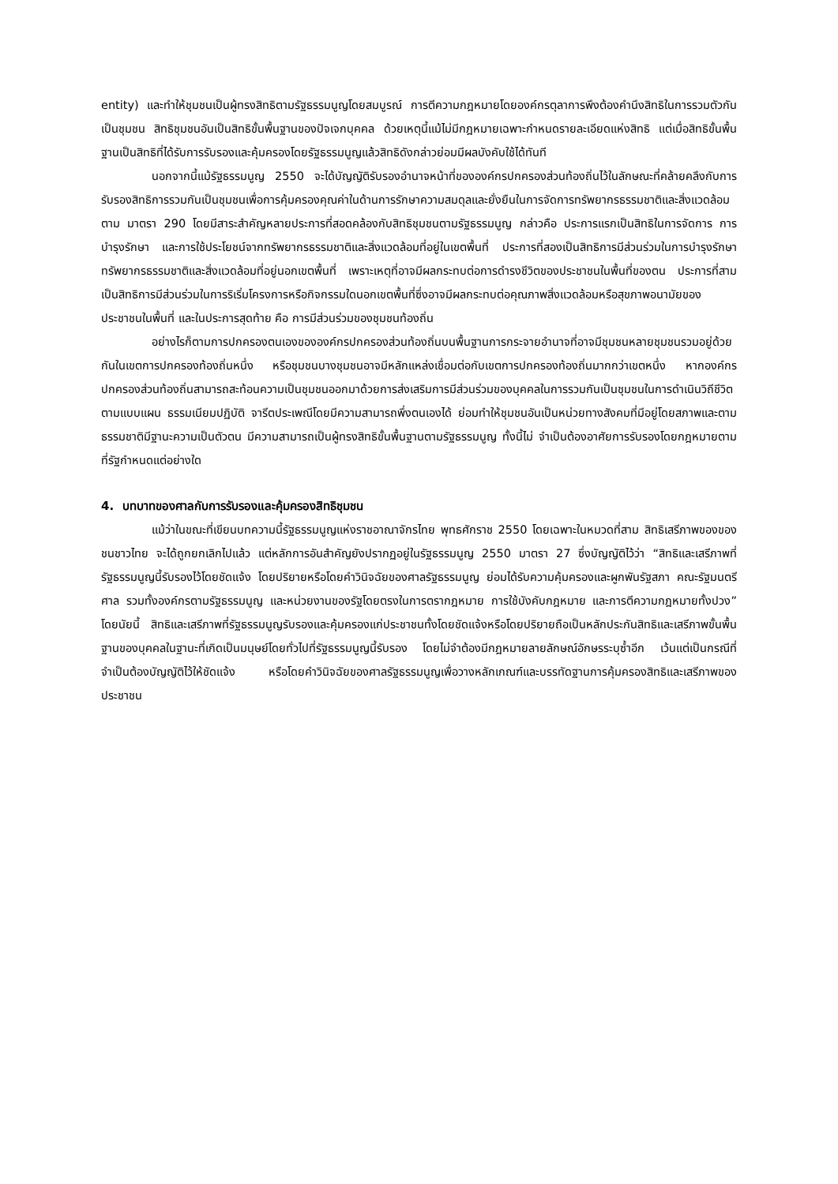entity) และทำให้ชุมชนเป็นผู้ทรงสิทธิตามรัฐธรรมนูญโดยสมบูรณ์ การตีความกฎหมายโดยองค์กรตุลาการพึงต้องคำนึงสิทธิในการรวมตัวกันเป็นชุมชน สิทธิชุมชนอันเป็นสิทธิขั้นพื้นฐานของปัจเจกบุคคล ด้วยเหตุนี้แม้ไม่มีกฎหมายเฉพาะกำหนดรายละเอียดแห่งสิทธิ แต่เมื่อสิทธิขั้นพื้นฐานเป็นสิทธิที่ได้รับการรับรองและคุ้มครองโดยรัฐธรรมนูญแล้วสิทธิดังกล่าวย่อมมีผลบังคับใช้ได้ทันที
นอกจากนี้แม้รัฐธรรมนูญ 2550 จะได้บัญญัติรับรองอำนาจหน้าที่ขององค์กรปกครองส่วนท้องถิ่นไว้ในลักษณะที่คล้ายคลึงกับการรับรองสิทธิการรวมกันเป็นชุมชนเพื่อการคุ้มครองคุณค่าในด้านการรักษาความสมดุลและยั่งยืนในการจัดการทรัพยากรธรรมชาติและสิ่งแวดล้อมตาม มาตรา 290 โดยมีสาระสำคัญหลายประการที่สอดคล้องกับสิทธิชุมชนตามรัฐธรรมนูญ กล่าวคือ ประการแรกเป็นสิทธิในการจัดการ การบำรุงรักษา และการใช้ประโยชน์จากทรัพยากรธรรมชาติและสิ่งแวดล้อมที่อยู่ในเขตพื้นที่ ประการที่สองเป็นสิทธิการมีส่วนร่วมในการบำรุงรักษาทรัพยากรธรรมชาติและสิ่งแวดล้อมที่อยู่นอกเขตพื้นที่ เพราะเหตุที่อาจมีผลกระทบต่อการดำรงชีวิตของประชาชนในพื้นที่ของตน ประการที่สามเป็นสิทธิการมีส่วนร่วมในการริเริ่มโครงการหรือกิจกรรมใดนอกเขตพื้นที่ซึ่งอาจมีผลกระทบต่อคุณภาพสิ่งแวดล้อมหรือสุขภาพอนามัยของประชาชนในพื้นที่ และในประการสุดท้าย คือ การมีส่วนร่วมของชุมชนท้องถิ่น
อย่างไรก็ตามการปกครองตนเองขององค์กรปกครองส่วนท้องถิ่นบนพื้นฐานการกระจายอำนาจที่อาจมีชุมชนหลายชุมชนรวมอยู่ด้วยกันในเขตการปกครองท้องถิ่นหนึ่ง หรือชุมชนบางชุมชนอาจมีหลักแหล่งเชื่อมต่อกับเขตการปกครองท้องถิ่นมากกว่าเขตหนึ่ง หากองค์กรปกครองส่วนท้องถิ่นสามารถสะท้อนความเป็นชุมชนออกมาด้วยการส่งเสริมการมีส่วนร่วมของบุคคลในการรวมกันเป็นชุมชนในการดำเนินวิถีชีวิตตามแบบแผน ธรรมเนียมปฏิบัติ จารีตประเพณีโดยมีความสามารถพึ่งตนเองได้ ย่อมทำให้ชุมชนอันเป็นหน่วยทางสังคมที่มีอยู่โดยสภาพและตามธรรมชาติมีฐานะความเป็นตัวตน มีความสามารถเป็นผู้ทรงสิทธิขั้นพื้นฐานตามรัฐธรรมนูญ ทั้งนี้ไม่ จำเป็นต้องอาศัยการรับรองโดยกฎหมายตามที่รัฐกำหนดแต่อย่างใด
4. บทบาทของศาลกับการรับรองและคุ้มครองสิทธิชุมชน
แม้ว่าในขณะที่เขียนบทความนี้รัฐธรรมนูญแห่งราชอาณาจักรไทย พุทธศักราช 2550 โดยเฉพาะในหมวดที่สาม สิทธิเสรีภาพของของชนชาวไทย จะได้ถูกยกเลิกไปแล้ว แต่หลักการอันสำคัญยังปรากฏอยู่ในรัฐธรรมนูญ 2550 มาตรา 27 ซึ่งบัญญัติไว้ว่า “สิทธิและเสรีภาพที่รัฐธรรมนูญนี้รับรองไว้โดยชัดแจ้ง โดยปริยายหรือโดยคำวินิจฉัยของศาลรัฐธรรมนูญ ย่อมได้รับความคุ้มครองและผูกพันรัฐสภา คณะรัฐมนตรี ศาล รวมทั้งองค์กรตามรัฐธรรมนูญ และหน่วยงานของรัฐโดยตรงในการตรากฎหมาย การใช้บังคับกฎหมาย และการตีความกฎหมายทั้งปวง” โดยนัยนี้ สิทธิและเสรีภาพที่รัฐธรรมนูญรับรองและคุ้มครองแก่ประชาชนทั้งโดยชัดแจ้งหรือโดยปริยายถือเป็นหลักประกันสิทธิและเสรีภาพขั้นพื้นฐานของบุคคลในฐานะที่เกิดเป็นมนุษย์โดยทั่วไปที่รัฐธรรมนูญนี้รับรอง โดยไม่จำต้องมีกฎหมายลายลักษณ์อักษรระบุซ้ำอีก เว้นแต่เป็นกรณีที่จำเป็นต้องบัญญัติไว้ให้ชัดแจ้ง หรือโดยคำวินิจฉัยของศาลรัฐธรรมนูญเพื่อวางหลักเกณฑ์และบรรทัดฐานการคุ้มครองสิทธิและเสรีภาพของประชาชน